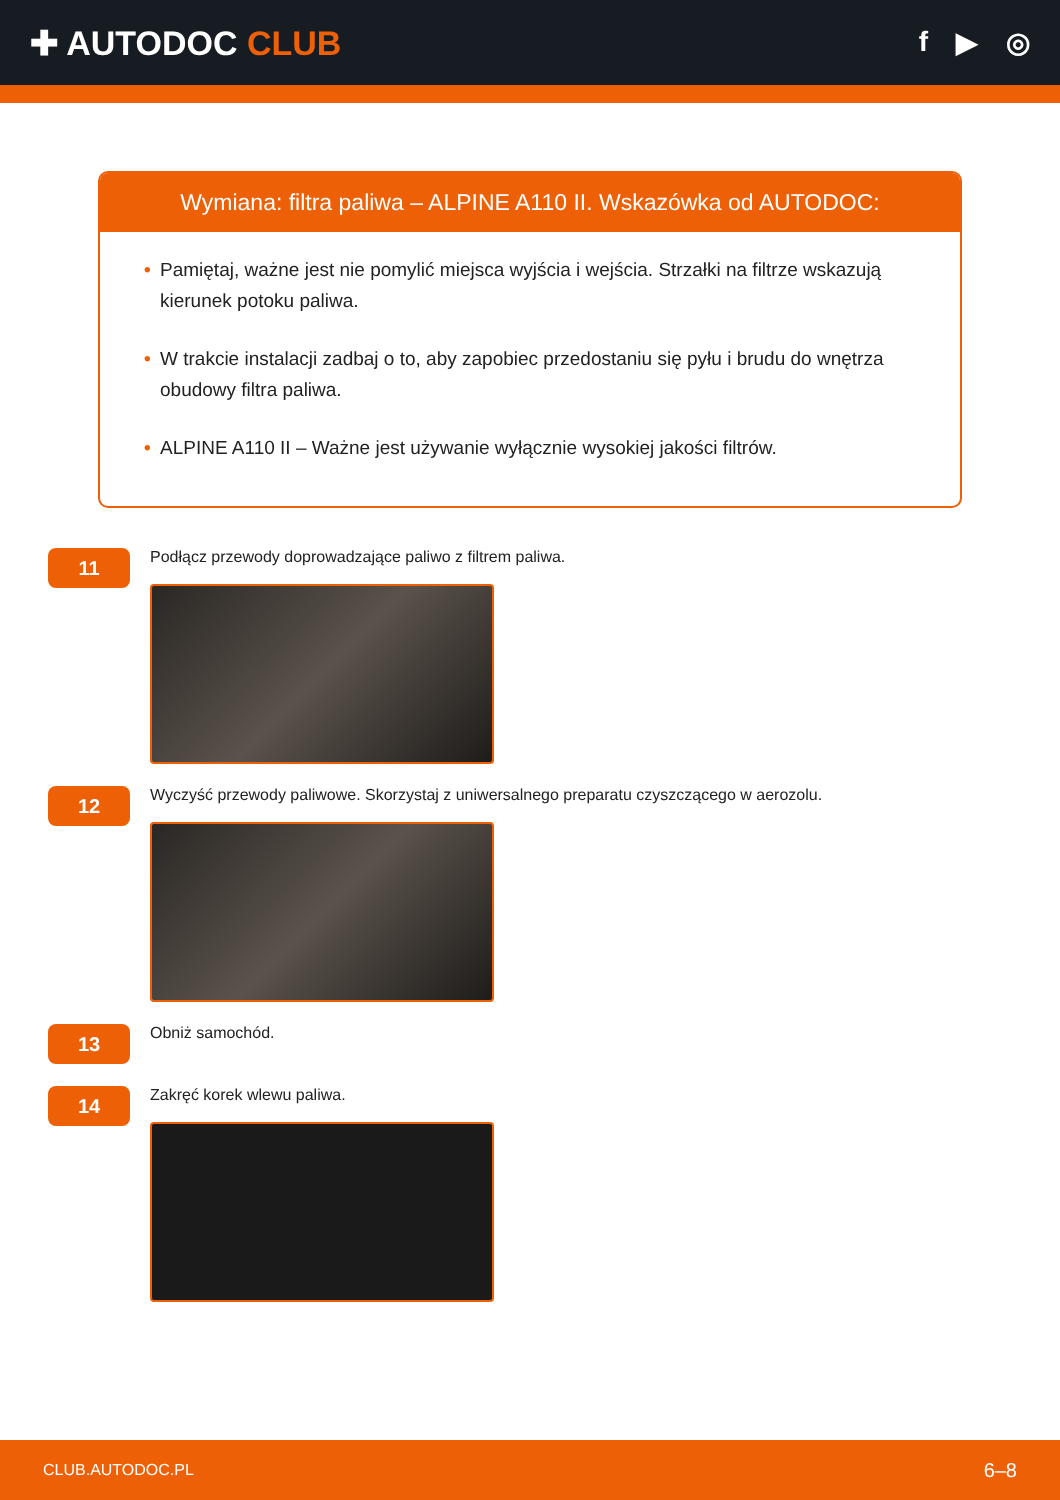✚ AUTODOC CLUB
f ▶ ◎
Wymiana: filtra paliwa – ALPINE A110 II. Wskazówka od AUTODOC:
• Pamiętaj, ważne jest nie pomylić miejsca wyjścia i wejścia. Strzałki na filtrze wskazują kierunek potoku paliwa.
• W trakcie instalacji zadbaj o to, aby zapobiec przedostaniu się pyłu i brudu do wnętrza obudowy filtra paliwa.
• ALPINE A110 II – Ważne jest używanie wyłącznie wysokiej jakości filtrów.
11
Podłącz przewody doprowadzające paliwo z filtrem paliwa.
12
Wyczyść przewody paliwowe. Skorzystaj z uniwersalnego preparatu czyszczącego w aerozolu.
13
Obniż samochód.
14
Zakręć korek wlewu paliwa.
CLUB.AUTODOC.PL 6–8